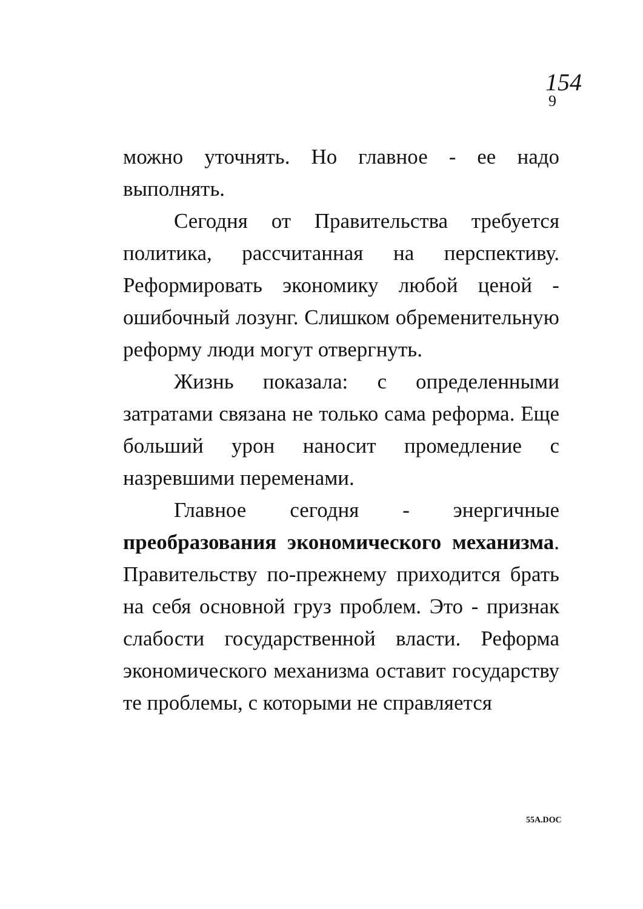154
9
можно уточнять. Но главное - ее надо выполнять.
Сегодня от Правительства требуется политика, рассчитанная на перспективу. Реформировать экономику любой ценой - ошибочный лозунг. Слишком обременительную реформу люди могут отвергнуть.
Жизнь показала: с определенными затратами связана не только сама реформа. Еще больший урон наносит промедление с назревшими переменами.
Главное сегодня - энергичные преобразования экономического механизма. Правительству по-прежнему приходится брать на себя основной груз проблем. Это - признак слабости государственной власти. Реформа экономического механизма оставит государству те проблемы, с которыми не справляется
55A.DOC